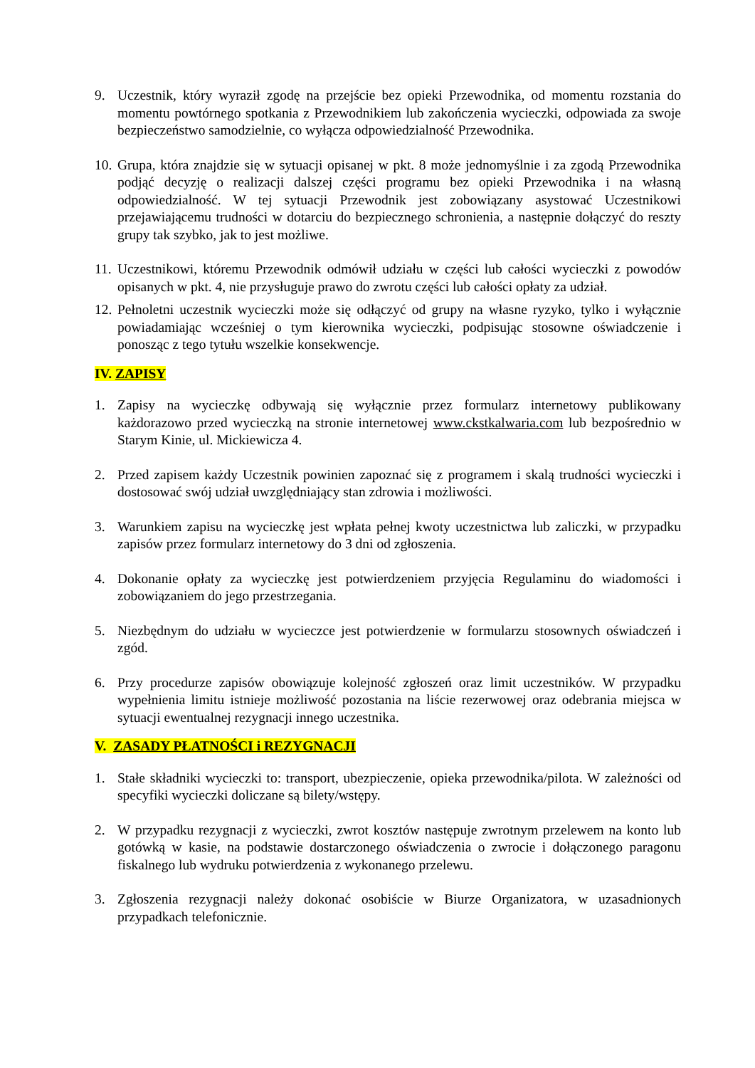9. Uczestnik, który wyraził zgodę na przejście bez opieki Przewodnika, od momentu rozstania do momentu powtórnego spotkania z Przewodnikiem lub zakończenia wycieczki, odpowiada za swoje bezpieczeństwo samodzielnie, co wyłącza odpowiedzialność Przewodnika.
10.
Grupa, która znajdzie się w sytuacji opisanej w pkt. 8 może jednomyślnie i za zgodą Przewodnika podjąć decyzję o realizacji dalszej części programu bez opieki Przewodnika i na własną odpowiedzialność. W tej sytuacji Przewodnik jest zobowiązany asystować Uczestnikowi przejawiającemu trudności w dotarciu do bezpiecznego schronienia, a następnie dołączyć do reszty grupy tak szybko, jak to jest możliwe.
11.
Uczestnikowi, któremu Przewodnik odmówił udziału w części lub całości wycieczki z powodów opisanych w pkt. 4, nie przysługuje prawo do zwrotu części lub całości opłaty za udział.
12.
Pełnoletni uczestnik wycieczki może się odłączyć od grupy na własne ryzyko, tylko i wyłącznie powiadamiając wcześniej o tym kierownika wycieczki, podpisując stosowne oświadczenie i ponosząc z tego tytułu wszelkie konsekwencje.
IV. ZAPISY
1. Zapisy na wycieczkę odbywają się wyłącznie przez formularz internetowy publikowany każdorazowo przed wycieczką na stronie internetowej www.ckstkalwaria.com lub bezpośrednio w Starym Kinie, ul. Mickiewicza 4.
2. Przed zapisem każdy Uczestnik powinien zapoznać się z programem i skalą trudności wycieczki i dostosować swój udział uwzględniający stan zdrowia i możliwości.
3. Warunkiem zapisu na wycieczkę jest wpłata pełnej kwoty uczestnictwa lub zaliczki, w przypadku zapisów przez formularz internetowy do 3 dni od zgłoszenia.
4. Dokonanie opłaty za wycieczkę jest potwierdzeniem przyjęcia Regulaminu do wiadomości i zobowiązaniem do jego przestrzegania.
5. Niezbędnym do udziału w wycieczce jest potwierdzenie w formularzu stosownych oświadczeń i zgód.
6. Przy procedurze zapisów obowiązuje kolejność zgłoszeń oraz limit uczestników. W przypadku wypełnienia limitu istnieje możliwość pozostania na liście rezerwowej oraz odebrania miejsca w sytuacji ewentualnej rezygnacji innego uczestnika.
V. ZASADY PŁATNOŚCI i REZYGNACJI
1. Stałe składniki wycieczki to: transport, ubezpieczenie, opieka przewodnika/pilota. W zależności od specyfiki wycieczki doliczane są bilety/wstępy.
2. W przypadku rezygnacji z wycieczki, zwrot kosztów następuje zwrotnym przelewem na konto lub gotówką w kasie, na podstawie dostarczonego oświadczenia o zwrocie i dołączonego paragonu fiskalnego lub wydruku potwierdzenia z wykonanego przelewu.
3. Zgłoszenia rezygnacji należy dokonać osobiście w Biurze Organizatora, w uzasadnionych przypadkach telefonicznie.